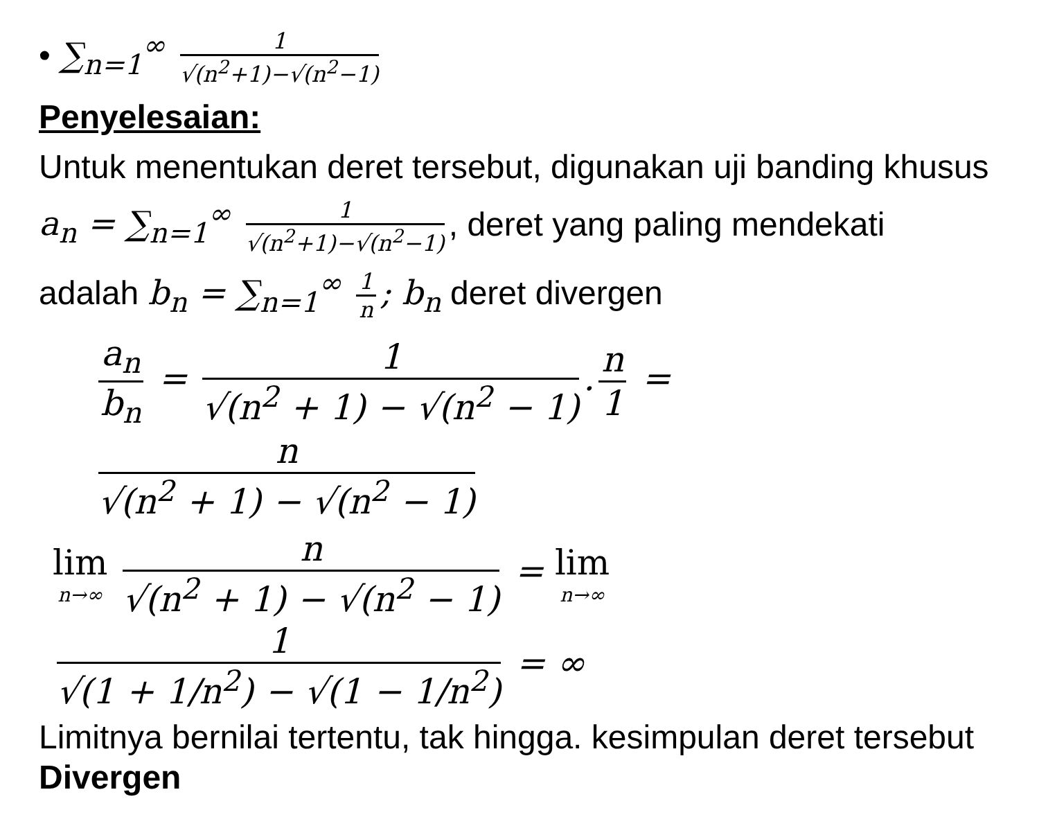• ∑<sub>n=1</sub><sup>∞</sup> 1 √(n<sup>2</sup>+1)−√(n<sup>2</sup>−1)
Penyelesaian:
Untuk menentukan deret tersebut, digunakan uji banding khusus
a<sub>n</sub> = ∑<sub>n=1</sub><sup>∞</sup> 1 √(n<sup>2</sup>+1)−√(n<sup>2</sup>−1), deret yang paling mendekati
adalah b<sub>n</sub> = ∑<sub>n=1</sub><sup>∞</sup> 1 n; b<sub>n</sub> deret divergen
a<sub>n</sub> b<sub>n</sub> = 1 √(n<sup>2</sup> + 1) − √(n<sup>2</sup> − 1). n 1 = n √(n<sup>2</sup> + 1) − √(n<sup>2</sup> − 1)
lim n→∞ n √(n<sup>2</sup> + 1) − √(n<sup>2</sup> − 1) = lim n→∞ 1 √(1 + 1/n<sup>2</sup>) − √(1 − 1/n<sup>2</sup>) = ∞
Limitnya bernilai tertentu, tak hingga. kesimpulan deret tersebut Divergen